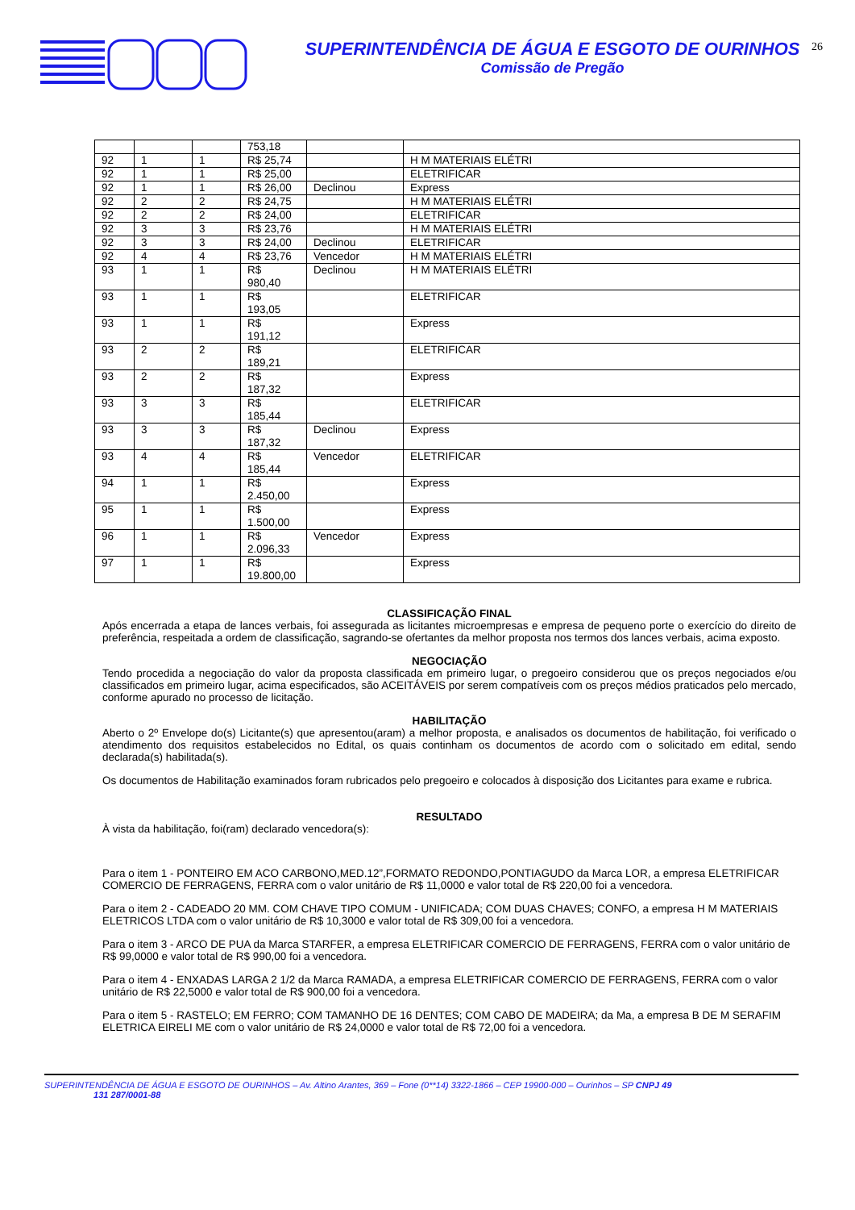SUPERINTENDÊNCIA DE ÁGUA E ESGOTO DE OURINHOS
Comissão de Pregão
26
| | | | 753,18 | | |
| 92 | 1 | 1 | R$ 25,74 | | H M MATERIAIS ELÉTRI |
| 92 | 1 | 1 | R$ 25,00 | | ELETRIFICAR |
| 92 | 1 | 1 | R$ 26,00 | Declinou | Express |
| 92 | 2 | 2 | R$ 24,75 | | H M MATERIAIS ELÉTRI |
| 92 | 2 | 2 | R$ 24,00 | | ELETRIFICAR |
| 92 | 3 | 3 | R$ 23,76 | | H M MATERIAIS ELÉTRI |
| 92 | 3 | 3 | R$ 24,00 | Declinou | ELETRIFICAR |
| 92 | 4 | 4 | R$ 23,76 | Vencedor | H M MATERIAIS ELÉTRI |
| 93 | 1 | 1 | R$ 980,40 | Declinou | H M MATERIAIS ELÉTRI |
| 93 | 1 | 1 | R$ 193,05 | | ELETRIFICAR |
| 93 | 1 | 1 | R$ 191,12 | | Express |
| 93 | 2 | 2 | R$ 189,21 | | ELETRIFICAR |
| 93 | 2 | 2 | R$ 187,32 | | Express |
| 93 | 3 | 3 | R$ 185,44 | | ELETRIFICAR |
| 93 | 3 | 3 | R$ 187,32 | Declinou | Express |
| 93 | 4 | 4 | R$ 185,44 | Vencedor | ELETRIFICAR |
| 94 | 1 | 1 | R$ 2.450,00 | | Express |
| 95 | 1 | 1 | R$ 1.500,00 | | Express |
| 96 | 1 | 1 | R$ 2.096,33 | Vencedor | Express |
| 97 | 1 | 1 | R$ 19.800,00 | | Express |
CLASSIFICAÇÃO FINAL
Após encerrada a etapa de lances verbais, foi assegurada as licitantes microempresas e empresa de pequeno porte o exercício do direito de preferência, respeitada a ordem de classificação, sagrando-se ofertantes da melhor proposta nos termos dos lances verbais, acima exposto.
NEGOCIAÇÃO
Tendo procedida a negociação do valor da proposta classificada em primeiro lugar, o pregoeiro considerou que os preços negociados e/ou classificados em primeiro lugar, acima especificados, são ACEITÁVEIS por serem compatíveis com os preços médios praticados pelo mercado, conforme apurado no processo de licitação.
HABILITAÇÃO
Aberto o 2º Envelope do(s) Licitante(s) que apresentou(aram) a melhor proposta, e analisados os documentos de habilitação, foi verificado o atendimento dos requisitos estabelecidos no Edital, os quais continham os documentos de acordo com o solicitado em edital, sendo declarada(s) habilitada(s).
Os documentos de Habilitação examinados foram rubricados pelo pregoeiro e colocados à disposição dos Licitantes para exame e rubrica.
RESULTADO
À vista da habilitação, foi(ram) declarado vencedora(s):
Para o item 1 - PONTEIRO EM ACO CARBONO,MED.12”,FORMATO REDONDO,PONTIAGUDO da Marca LOR, a empresa ELETRIFICAR COMERCIO DE FERRAGENS, FERRA com o valor unitário de R$ 11,0000 e valor total de R$ 220,00 foi a vencedora.
Para o item 2 - CADEADO 20 MM. COM CHAVE TIPO COMUM - UNIFICADA; COM DUAS CHAVES; CONFO, a empresa H M MATERIAIS ELETRICOS LTDA com o valor unitário de R$ 10,3000 e valor total de R$ 309,00 foi a vencedora.
Para o item 3 - ARCO DE PUA da Marca STARFER, a empresa ELETRIFICAR COMERCIO DE FERRAGENS, FERRA com o valor unitário de R$ 99,0000 e valor total de R$ 990,00 foi a vencedora.
Para o item 4 - ENXADAS LARGA 2 1/2 da Marca RAMADA, a empresa ELETRIFICAR COMERCIO DE FERRAGENS, FERRA com o valor unitário de R$ 22,5000 e valor total de R$ 900,00 foi a vencedora.
Para o item 5 - RASTELO; EM FERRO; COM TAMANHO DE 16 DENTES; COM CABO DE MADEIRA; da Ma, a empresa B DE M SERAFIM ELETRICA EIRELI ME com o valor unitário de R$ 24,0000 e valor total de R$ 72,00 foi a vencedora.
SUPERINTENDÊNCIA DE ÁGUA E ESGOTO DE OURINHOS – Av. Altino Arantes, 369 – Fone (0**14) 3322-1866 – CEP 19900-000 – Ourinhos – SP CNPJ 49
131 287/0001-88